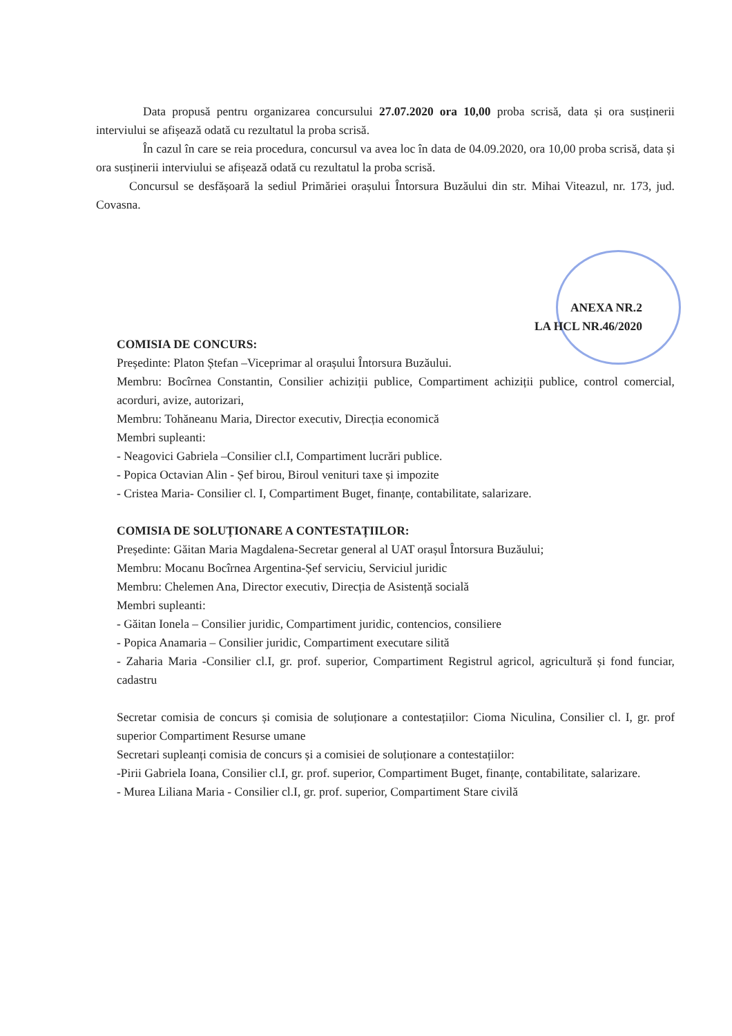Data propusă pentru organizarea concursului 27.07.2020 ora 10,00 proba scrisă, data și ora susținerii interviului se afișează odată cu rezultatul la proba scrisă.
În cazul în care se reia procedura, concursul va avea loc în data de 04.09.2020, ora 10,00 proba scrisă, data și ora susținerii interviului se afișează odată cu rezultatul la proba scrisă.
Concursul se desfășoară la sediul Primăriei orașului Întorsura Buzăului din str. Mihai Viteazul, nr. 173, jud. Covasna.
ANEXA NR.2
LA HCL NR.46/2020
COMISIA DE CONCURS:
Președinte: Platon Ștefan –Viceprimar al orașului Întorsura Buzăului.
Membru: Bocîrnea Constantin, Consilier achiziții publice, Compartiment achiziții publice, control comercial, acorduri, avize, autorizari,
Membru: Tohăneanu Maria, Director executiv, Direcția economică
Membri supleanti:
- Neagovici Gabriela –Consilier cl.I, Compartiment lucrări publice.
- Popica Octavian Alin - Șef birou, Biroul venituri taxe și impozite
- Cristea Maria- Consilier cl. I, Compartiment Buget, finanțe, contabilitate, salarizare.
COMISIA DE SOLUȚIONARE A CONTESTAȚIILOR:
Președinte: Găitan Maria Magdalena-Secretar general al UAT orașul Întorsura Buzăului;
Membru: Mocanu Bocîrnea Argentina-Șef serviciu, Serviciul juridic
Membru: Chelemen Ana, Director executiv, Direcția de Asistență socială
Membri supleanti:
- Găitan Ionela – Consilier juridic, Compartiment juridic, contencios, consiliere
- Popica Anamaria – Consilier juridic, Compartiment executare silită
- Zaharia Maria -Consilier cl.I, gr. prof. superior, Compartiment Registrul agricol, agricultură și fond funciar, cadastru
Secretar comisia de concurs și comisia de soluționare a contestațiilor: Cioma Niculina, Consilier cl. I, gr. prof superior Compartiment Resurse umane
Secretari supleanți comisia de concurs și a comisiei de soluționare a contestațiilor:
-Pirii Gabriela Ioana, Consilier cl.I, gr. prof. superior, Compartiment Buget, finanțe, contabilitate, salarizare.
- Murea Liliana Maria - Consilier cl.I, gr. prof. superior, Compartiment Stare civilă